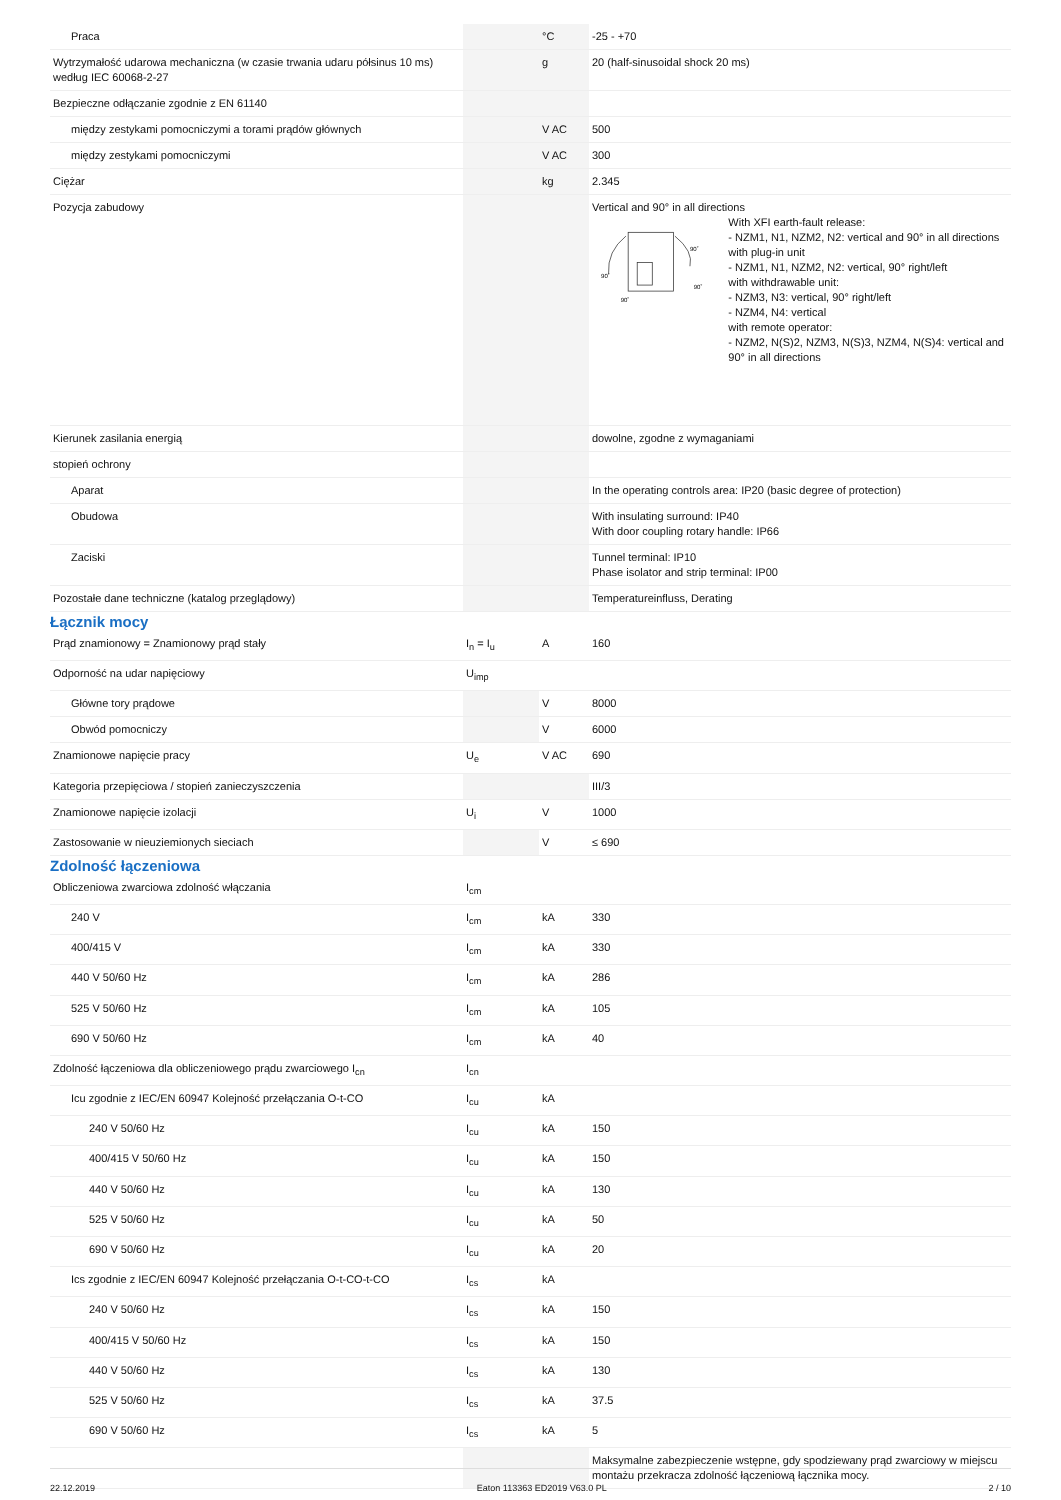| Praca | | °C | -25 - +70 |
| Wytrzymałość udarowa mechaniczna (w czasie trwania udaru półsinus 10 ms) według IEC 60068-2-27 | | g | 20 (half-sinusoidal shock 20 ms) |
| Bezpieczne odłączanie zgodnie z EN 61140 | | | |
| między zestykami pomocniczymi a torami prądów głównych | | V AC | 500 |
| między zestykami pomocniczymi | | V AC | 300 |
| Ciężar | | kg | 2.345 |
| Pozycja zabudowy | | | Vertical and 90° in all directions 90˚ 90˚ 90˚ 90˚ With XFI earth-fault release: - NZM1, N1, NZM2, N2: vertical and 90° in all directions with plug-in unit - NZM1, N1, NZM2, N2: vertical, 90° right/left with withdrawable unit: - NZM3, N3: vertical, 90° right/left - NZM4, N4: vertical with remote operator: - NZM2, N(S)2, NZM3, N(S)3, NZM4, N(S)4: vertical and 90° in all directions |
| Kierunek zasilania energią | | | dowolne, zgodne z wymaganiami |
| stopień ochrony | | | |
| Aparat | | | In the operating controls area: IP20 (basic degree of protection) |
| Obudowa | | | With insulating surround: IP40 With door coupling rotary handle: IP66 |
| Zaciski | | | Tunnel terminal: IP10 Phase isolator and strip terminal: IP00 |
| Pozostałe dane techniczne (katalog przeglądowy) | | | Temperatureinfluss, Derating |
Łącznik mocy
| Prąd znamionowy = Znamionowy prąd stały | I<sub>n</sub> = I<sub>u</sub> | A | 160 |
| Odporność na udar napięciowy | U<sub>imp</sub> | | |
| Główne tory prądowe | | V | 8000 |
| Obwód pomocniczy | | V | 6000 |
| Znamionowe napięcie pracy | U<sub>e</sub> | V AC | 690 |
| Kategoria przepięciowa / stopień zanieczyszczenia | | | III/3 |
| Znamionowe napięcie izolacji | U<sub>i</sub> | V | 1000 |
| Zastosowanie w nieuziemionych sieciach | | V | ≤ 690 |
Zdolność łączeniowa
| Obliczeniowa zwarciowa zdolność włączania | I<sub>cm</sub> | | |
| 240 V | I<sub>cm</sub> | kA | 330 |
| 400/415 V | I<sub>cm</sub> | kA | 330 |
| 440 V 50/60 Hz | I<sub>cm</sub> | kA | 286 |
| 525 V 50/60 Hz | I<sub>cm</sub> | kA | 105 |
| 690 V 50/60 Hz | I<sub>cm</sub> | kA | 40 |
| Zdolność łączeniowa dla obliczeniowego prądu zwarciowego I<sub>cn</sub> | I<sub>cn</sub> | | |
| Icu zgodnie z IEC/EN 60947 Kolejność przełączania O-t-CO | I<sub>cu</sub> | kA | |
| 240 V 50/60 Hz | I<sub>cu</sub> | kA | 150 |
| 400/415 V 50/60 Hz | I<sub>cu</sub> | kA | 150 |
| 440 V 50/60 Hz | I<sub>cu</sub> | kA | 130 |
| 525 V 50/60 Hz | I<sub>cu</sub> | kA | 50 |
| 690 V 50/60 Hz | I<sub>cu</sub> | kA | 20 |
| Ics zgodnie z IEC/EN 60947 Kolejność przełączania O-t-CO-t-CO | I<sub>cs</sub> | kA | |
| 240 V 50/60 Hz | I<sub>cs</sub> | kA | 150 |
| 400/415 V 50/60 Hz | I<sub>cs</sub> | kA | 150 |
| 440 V 50/60 Hz | I<sub>cs</sub> | kA | 130 |
| 525 V 50/60 Hz | I<sub>cs</sub> | kA | 37.5 |
| 690 V 50/60 Hz | I<sub>cs</sub> | kA | 5 |
| | | | Maksymalne zabezpieczenie wstępne, gdy spodziewany prąd zwarciowy w miejscu montażu przekracza zdolność łączeniową łącznika mocy. |
22.12.2019 Eaton 113363 ED2019 V63.0 PL 2 / 10